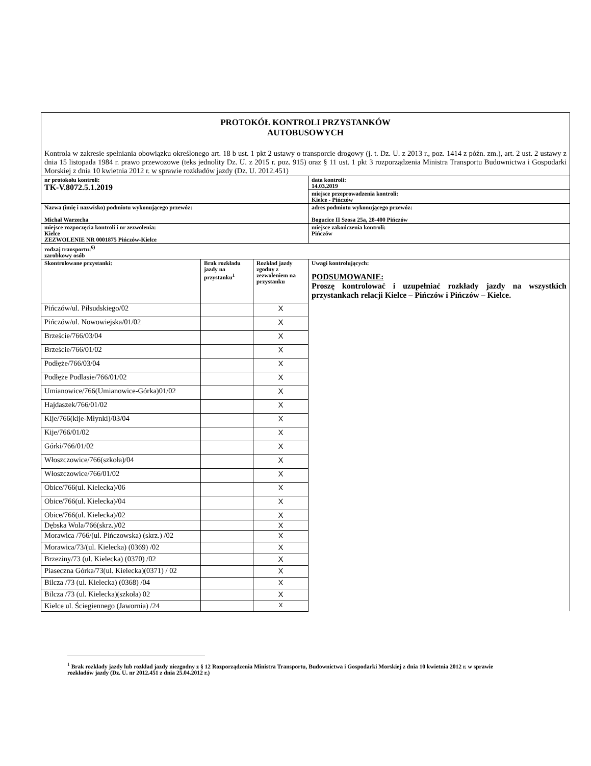| PROTOKÓŁ KONTROLI PRZYSTANKÓW AUTOBUSOWYCH Kontrola w zakresie spełniania obowiązku określonego art. 18 b ust. 1 pkt 2 ustawy o transporcie drogowy (j. t. Dz. U. z 2013 r., poz. 1414 z późn. zm.), art. 2 ust. 2 ustawy z dnia 15 listopada 1984 r. prawo przewozowe (teks jednolity Dz. U. z 2015 r. poz. 915) oraz § 11 ust. 1 pkt 3 rozporządzenia Ministra Transportu Budownictwa i Gospodarki Morskiej z dnia 10 kwietnia 2012 r. w sprawie rozkładów jazdy (Dz. U. 2012.451) | | | |
| nr protokołu kontroli: TK-V.8072.5.1.2019 | | | data kontroli: 14.03.2019 |
| | | | miejsce przeprowadzenia kontroli: Kielce - Pińczów |
| Nazwa (imię i nazwisko) podmiotu wykonującego przewóz: Michał Warzecha | | | adres podmiotu wykonującego przewóz: Bogucice II Szosa 25a, 28-400 Pińczów |
| miejsce rozpoczęcia kontroli i nr zezwolenia: Kielce ZEZWOLENIE NR 0001875 Pińczów-Kielce | | | miejsce zakończenia kontroli: Pińczów |
| rodzaj transportu:<sup>6)</sup> zarobkowy osób | | | |
| Skontrolowane przystanki: | Brak rozkładu jazdy na przystanku<sup>1</sup> | Rozkład jazdy zgodny z zezwoleniem na przystanku | Uwagi kontrolujących: PODSUMOWANIE: Proszę kontrolować i uzupełniać rozkłady jazdy na wszystkich przystankach relacji Kielce – Pińczów i Pińczów – Kielce. |
| Pińczów/ul. Piłsudskiego/02 | | X | |
| Pińczów/ul. Nowowiejska/01/02 | | X | |
| Brzeście/766/03/04 | | X | |
| Brzeście/766/01/02 | | X | |
| Podłęże/766/03/04 | | X | |
| Podłęże Podlasie/766/01/02 | | X | |
| Umianowice/766(Umianowice-Górka)01/02 | | X | |
| Hajdaszek/766/01/02 | | X | |
| Kije/766(kije-Młynki)/03/04 | | X | |
| Kije/766/01/02 | | X | |
| Górki/766/01/02 | | X | |
| Włoszczowice/766(szkoła)/04 | | X | |
| Włoszczowice/766/01/02 | | X | |
| Obice/766(ul. Kielecka)/06 | | X | |
| Obice/766(ul. Kielecka)/04 | | X | |
| Obice/766(ul. Kielecka)/02 | | X | |
| Dębska Wola/766(skrz.)/02 | | X | |
| Morawica /766/(ul. Pińczowska) (skrz.) /02 | | X | |
| Morawica/73/(ul. Kielecka) (0369) /02 | | X | |
| Brzeziny/73 (ul. Kielecka) (0370) /02 | | X | |
| Piaseczna Górka/73(ul. Kielecka)(0371) / 02 | | X | |
| Bilcza /73 (ul. Kielecka) (0368) /04 | | X | |
| Bilcza /73 (ul. Kielecka)(szkoła) 02 | | X | |
| Kielce ul. Ściegiennego (Jawornia) /24 | | X | |
<sup>1</sup> Brak rozkłady jazdy lub rozkład jazdy niezgodny z § 12 Rozporządzenia Ministra Transportu, Budownictwa i Gospodarki Morskiej z dnia 10 kwietnia 2012 r. w sprawie rozkładów jazdy (Dz. U. nr 2012.451 z dnia 25.04.2012 r.)